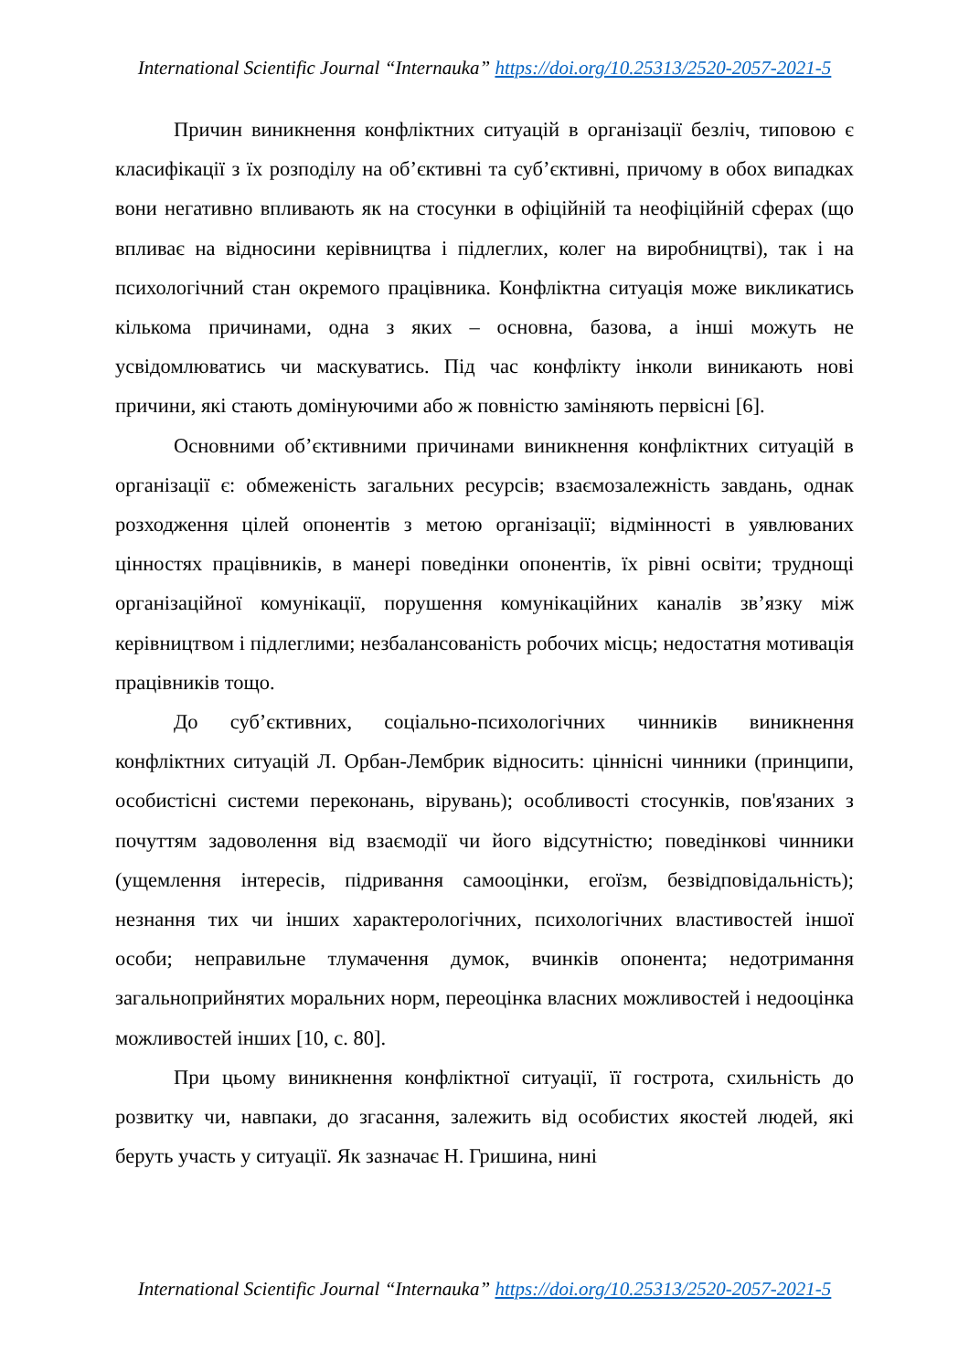International Scientific Journal “Internauka” https://doi.org/10.25313/2520-2057-2021-5
Причин виникнення конфліктних ситуацій в організації безліч, типовою є класифікації з їх розподілу на об’єктивні та суб’єктивні, причому в обох випадках вони негативно впливають як на стосунки в офіційній та неофіційній сферах (що впливає на відносини керівництва і підлеглих, колег на виробництві), так і на психологічний стан окремого працівника. Конфліктна ситуація може викликатись кількома причинами, одна з яких – основна, базова, а інші можуть не усвідомлюватись чи маскуватись. Під час конфлікту інколи виникають нові причини, які стають домінуючими або ж повністю заміняють первісні [6].
Основними об’єктивними причинами виникнення конфліктних ситуацій в організації є: обмеженість загальних ресурсів; взаємозалежність завдань, однак розходження цілей опонентів з метою організації; відмінності в уявлюваних цінностях працівників, в манері поведінки опонентів, їх рівні освіти; труднощі організаційної комунікації, порушення комунікаційних каналів зв’язку між керівництвом і підлеглими; незбалансованість робочих місць; недостатня мотивація працівників тощо.
До суб’єктивних, соціально-психологічних чинників виникнення конфліктних ситуацій Л. Орбан-Лембрик відносить: ціннісні чинники (принципи, особистісні системи переконань, вірувань); особливості стосунків, пов'язаних з почуттям задоволення від взаємодії чи його відсутністю; поведінкові чинники (ущемлення інтересів, підривання самооцінки, егоїзм, безвідповідальність); незнання тих чи інших характерологічних, психологічних властивостей іншої особи; неправильне тлумачення думок, вчинків опонента; недотримання загальноприйнятих моральних норм, переоцінка власних можливостей і недооцінка можливостей інших [10, с. 80].
При цьому виникнення конфліктної ситуації, її гострота, схильність до розвитку чи, навпаки, до згасання, залежить від особистих якостей людей, які беруть участь у ситуації. Як зазначає Н. Гришина, нині
International Scientific Journal “Internauka” https://doi.org/10.25313/2520-2057-2021-5